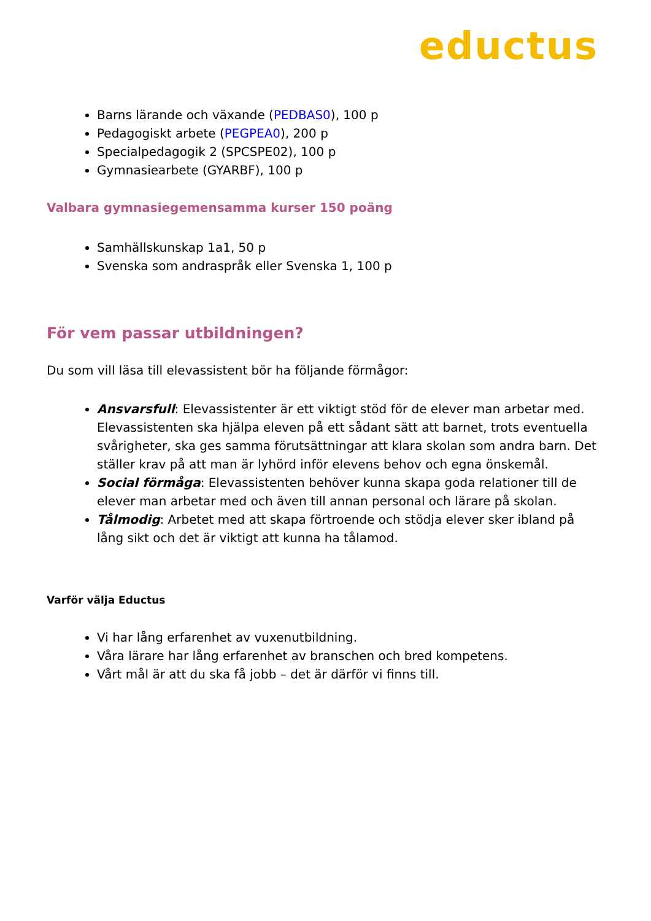eductus
Barns lärande och växande (PEDBAS0), 100 p
Pedagogiskt arbete (PEGPEA0), 200 p
Specialpedagogik 2 (SPCSPE02), 100 p
Gymnasiearbete (GYARBF), 100 p
Valbara gymnasiegemensamma kurser 150 poäng
Samhällskunskap 1a1, 50 p
Svenska som andraspråk eller Svenska 1, 100 p
För vem passar utbildningen?
Du som vill läsa till elevassistent bör ha följande förmågor:
Ansvarsfull: Elevassistenter är ett viktigt stöd för de elever man arbetar med. Elevassistenten ska hjälpa eleven på ett sådant sätt att barnet, trots eventuella svårigheter, ska ges samma förutsättningar att klara skolan som andra barn. Det ställer krav på att man är lyhörd inför elevens behov och egna önskemål.
Social förmåga: Elevassistenten behöver kunna skapa goda relationer till de elever man arbetar med och även till annan personal och lärare på skolan.
Tålmodig: Arbetet med att skapa förtroende och stödja elever sker ibland på lång sikt och det är viktigt att kunna ha tålamod.
Varför välja Eductus
Vi har lång erfarenhet av vuxenutbildning.
Våra lärare har lång erfarenhet av branschen och bred kompetens.
Vårt mål är att du ska få jobb – det är därför vi finns till.